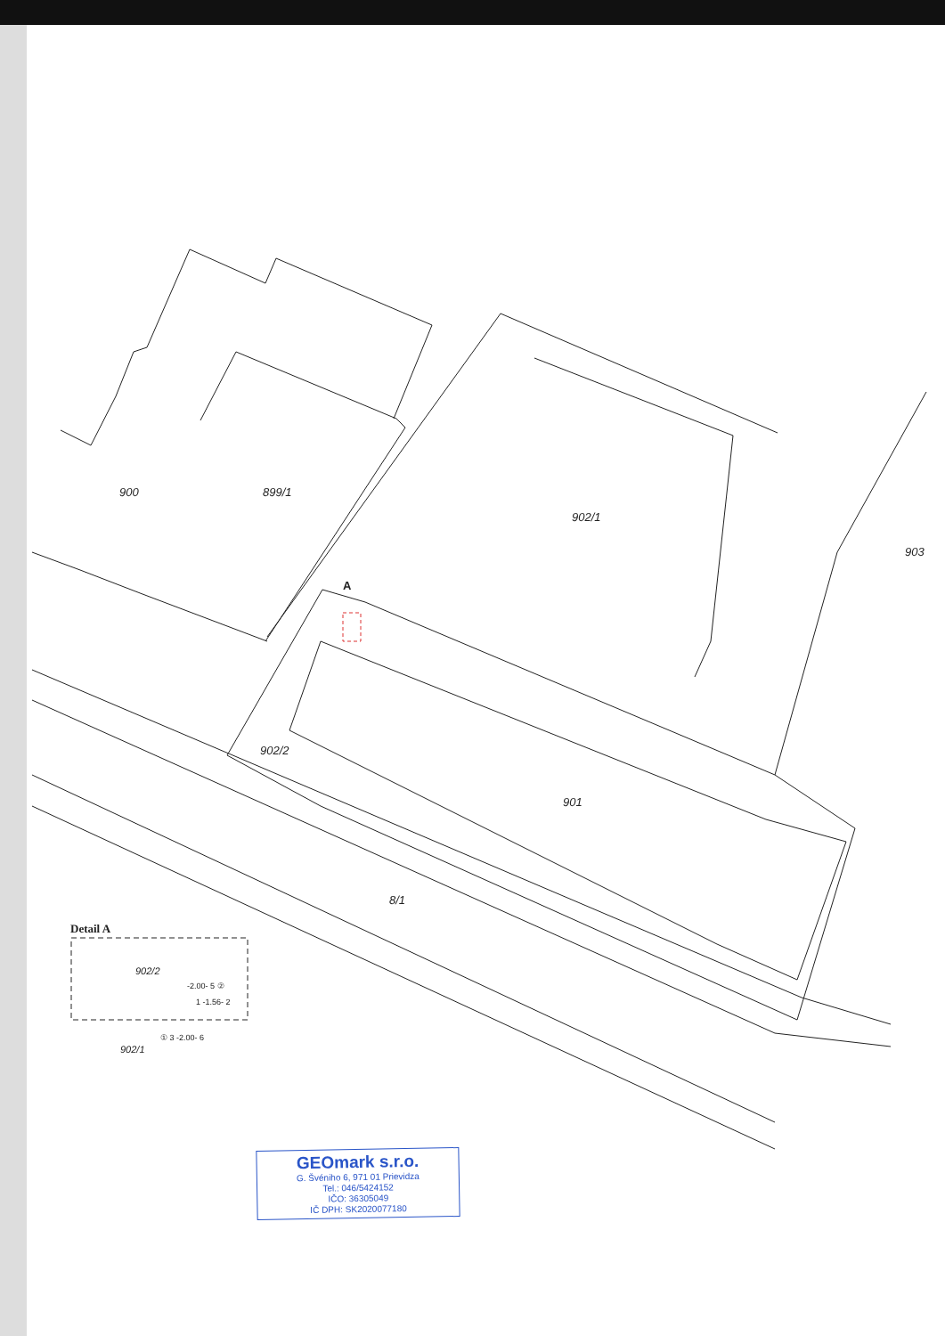900 899/1
902/1
903
A
902/2
901
8/1
Detail A
902/2
-2.00- 5 ②
1 -1.56- 2
902/1
① 3 -2.00- 6
GEOmark s.r.o.
G. Švéniho 6, 971 01 Prievidza
Tel.: 046/5424152
IČO: 36305049
IČ DPH: SK2020077180